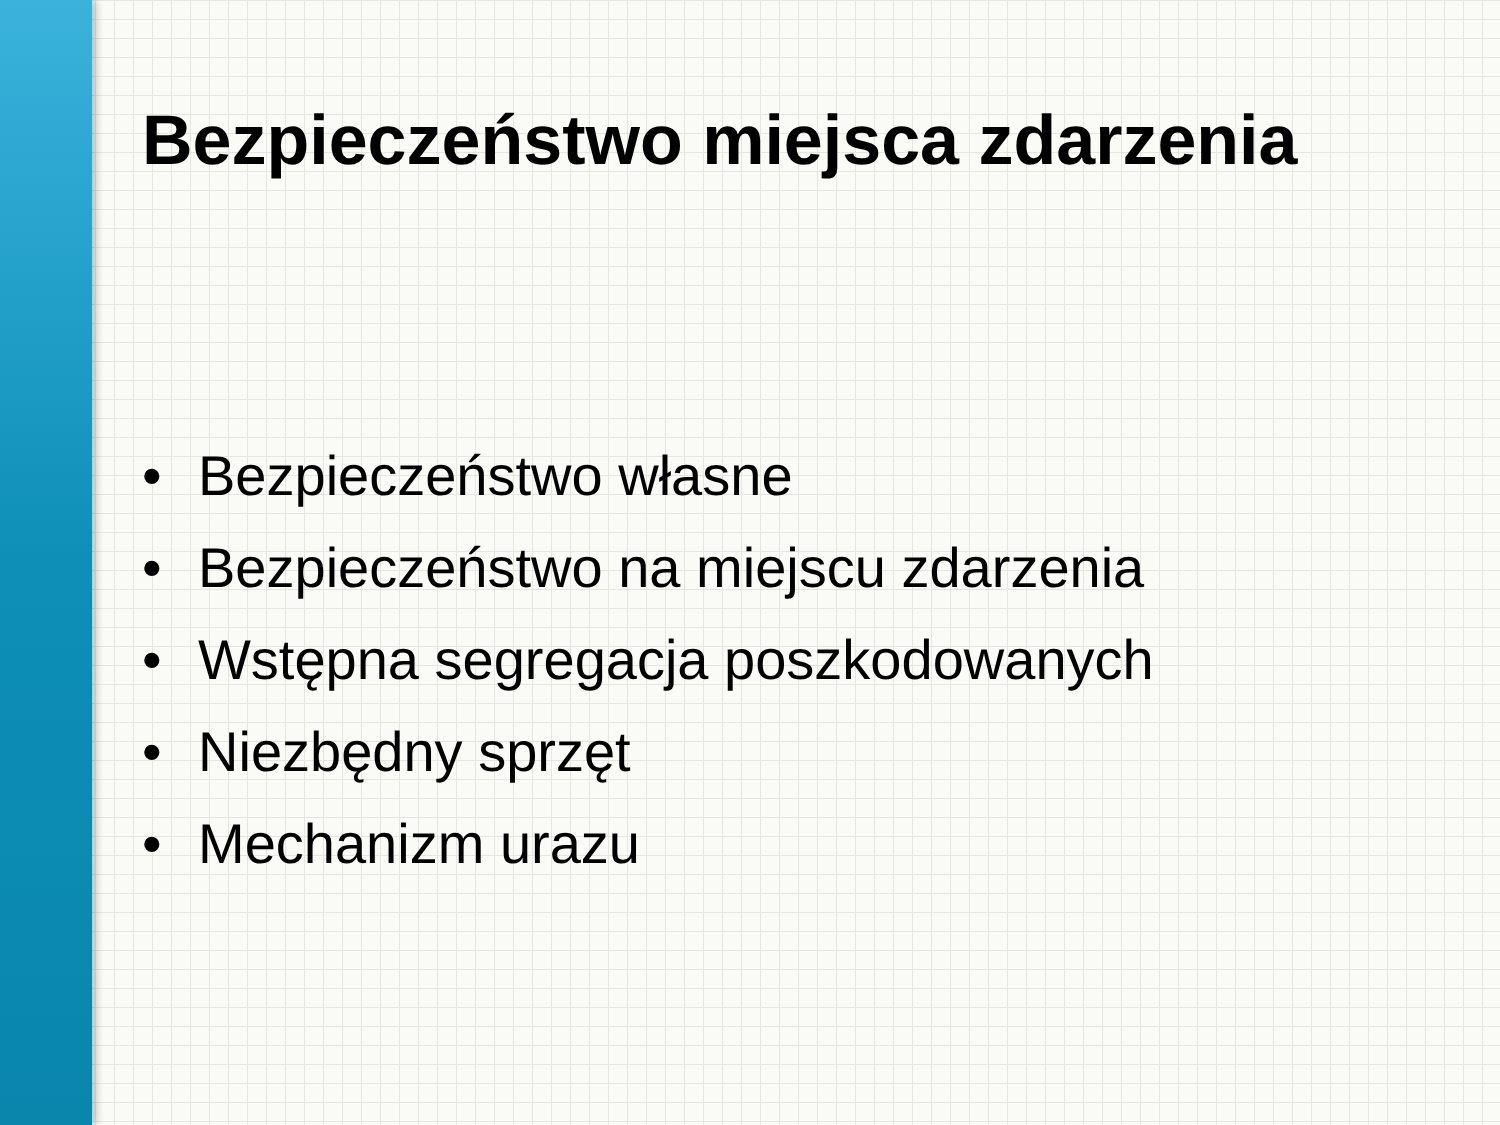Bezpieczeństwo miejsca zdarzenia
• Bezpieczeństwo własne
• Bezpieczeństwo na miejscu zdarzenia
• Wstępna segregacja poszkodowanych
• Niezbędny sprzęt
• Mechanizm urazu